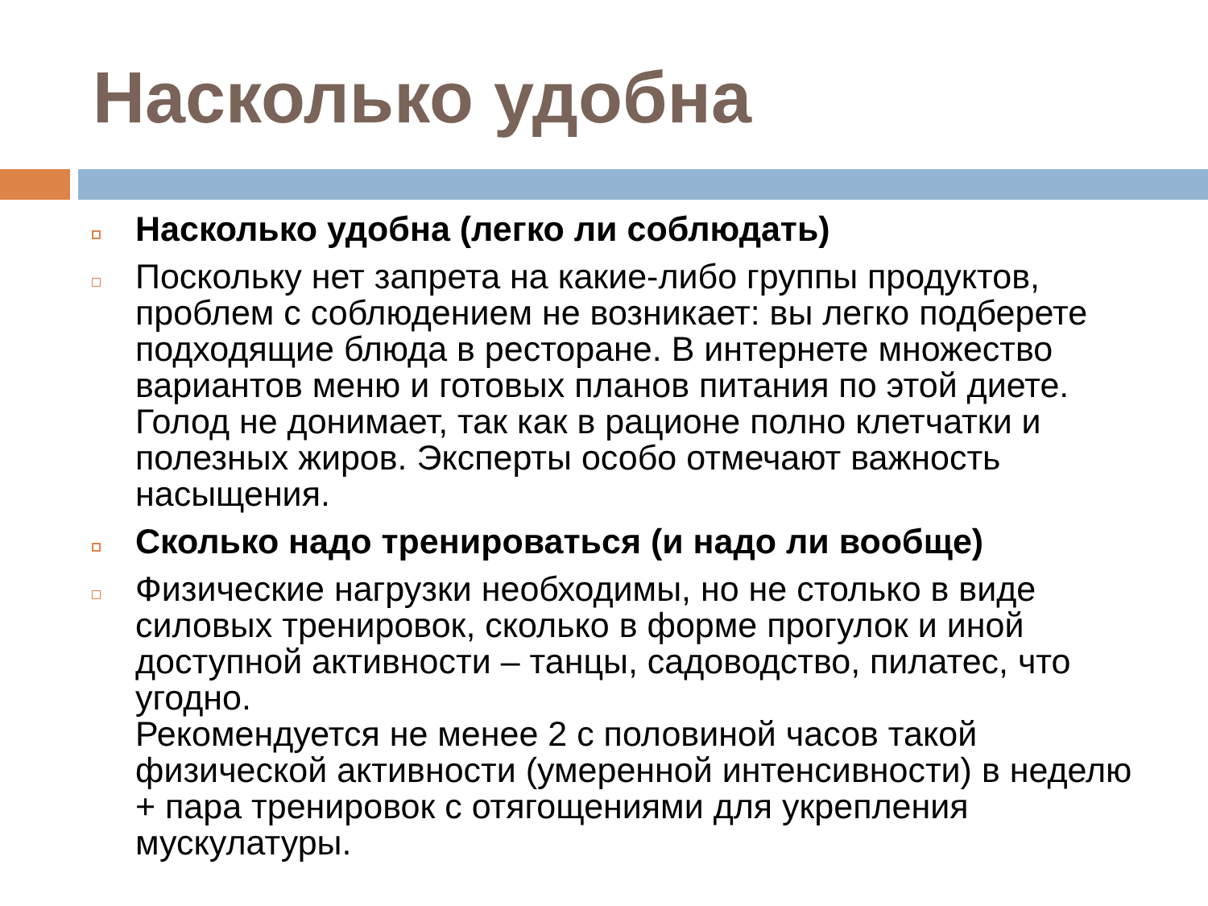Насколько удобна
Насколько удобна (легко ли соблюдать)
Поскольку нет запрета на какие-либо группы продуктов, проблем с соблюдением не возникает: вы легко подберете подходящие блюда в ресторане. В интернете множество вариантов меню и готовых планов питания по этой диете. Голод не донимает, так как в рационе полно клетчатки и полезных жиров. Эксперты особо отмечают важность насыщения.
Сколько надо тренироваться (и надо ли вообще)
Физические нагрузки необходимы, но не столько в виде силовых тренировок, сколько в форме прогулок и иной доступной активности – танцы, садоводство, пилатес, что угодно.
Рекомендуется не менее 2 с половиной часов такой физической активности (умеренной интенсивности) в неделю + пара тренировок с отягощениями для укрепления мускулатуры.